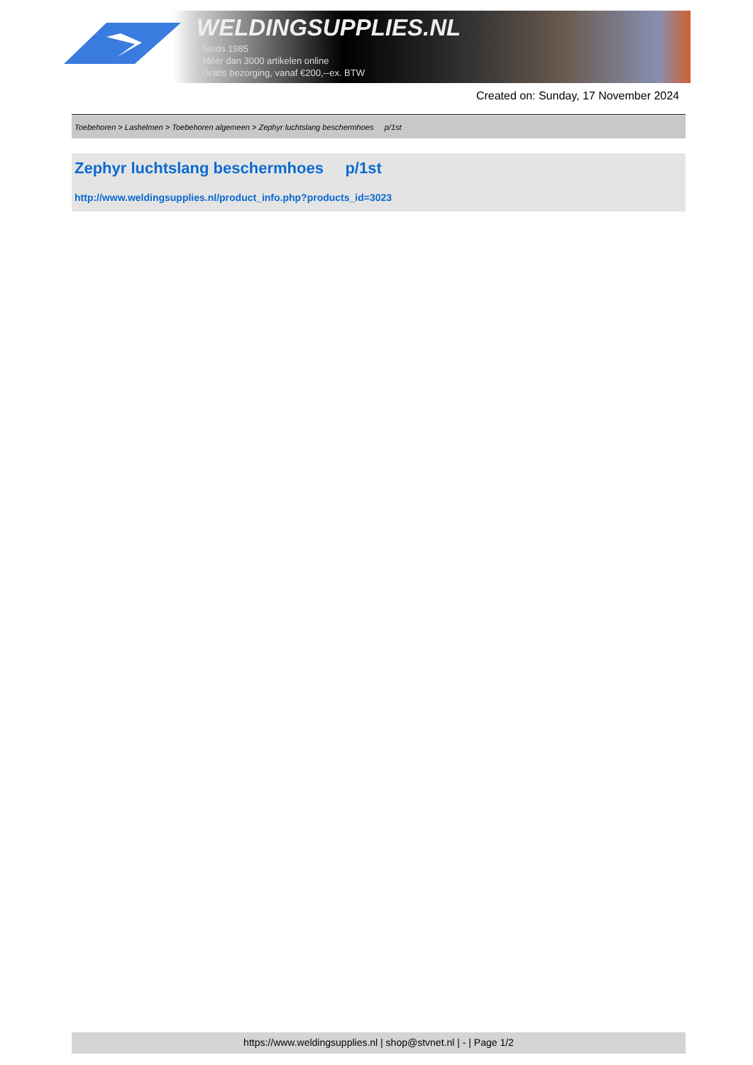WELDINGSUPPLIES.NL
- Sinds 1985
- Méér dan 3000 artikelen online
- Gratis bezorging, vanaf €200,--ex. BTW
Created on: Sunday, 17 November 2024
Toebehoren > Lashelmen > Toebehoren algemeen > Zephyr luchtslang beschermhoes p/1st
Zephyr luchtslang beschermhoes p/1st
http://www.weldingsupplies.nl/product_info.php?products_id=3023
https://www.weldingsupplies.nl | shop@stvnet.nl | - | Page 1/2